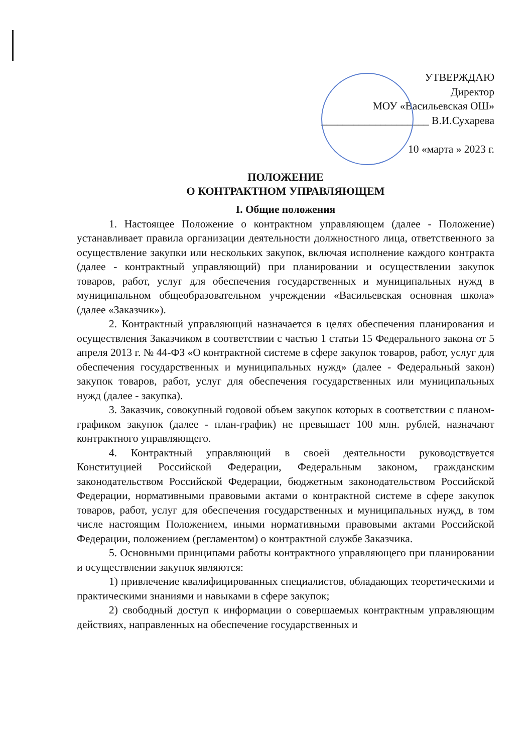УТВЕРЖДАЮ
Директор
МОУ «Васильевская ОШ»
____________________ В.И.Сухарева
10 «марта » 2023 г.
ПОЛОЖЕНИЕ
О КОНТРАКТНОМ УПРАВЛЯЮЩЕМ
I. Общие положения
1. Настоящее Положение о контрактном управляющем (далее - Положение) устанавливает правила организации деятельности должностного лица, ответственного за осуществление закупки или нескольких закупок, включая исполнение каждого контракта (далее - контрактный управляющий) при планировании и осуществлении закупок товаров, работ, услуг для обеспечения государственных и муниципальных нужд в муниципальном общеобразовательном учреждении «Васильевская основная школа» (далее «Заказчик»).
2. Контрактный управляющий назначается в целях обеспечения планирования и осуществления Заказчиком в соответствии с частью 1 статьи 15 Федерального закона от 5 апреля 2013 г. № 44-ФЗ «О контрактной системе в сфере закупок товаров, работ, услуг для обеспечения государственных и муниципальных нужд» (далее - Федеральный закон) закупок товаров, работ, услуг для обеспечения государственных или муниципальных нужд (далее - закупка).
3. Заказчик, совокупный годовой объем закупок которых в соответствии с планом-графиком закупок (далее - план-график) не превышает 100 млн. рублей, назначают контрактного управляющего.
4. Контрактный управляющий в своей деятельности руководствуется Конституцией Российской Федерации, Федеральным законом, гражданским законодательством Российской Федерации, бюджетным законодательством Российской Федерации, нормативными правовыми актами о контрактной системе в сфере закупок товаров, работ, услуг для обеспечения государственных и муниципальных нужд, в том числе настоящим Положением, иными нормативными правовыми актами Российской Федерации, положением (регламентом) о контрактной службе Заказчика.
5. Основными принципами работы контрактного управляющего при планировании и осуществлении закупок являются:
1) привлечение квалифицированных специалистов, обладающих теоретическими и практическими знаниями и навыками в сфере закупок;
2) свободный доступ к информации о совершаемых контрактным управляющим действиях, направленных на обеспечение государственных и